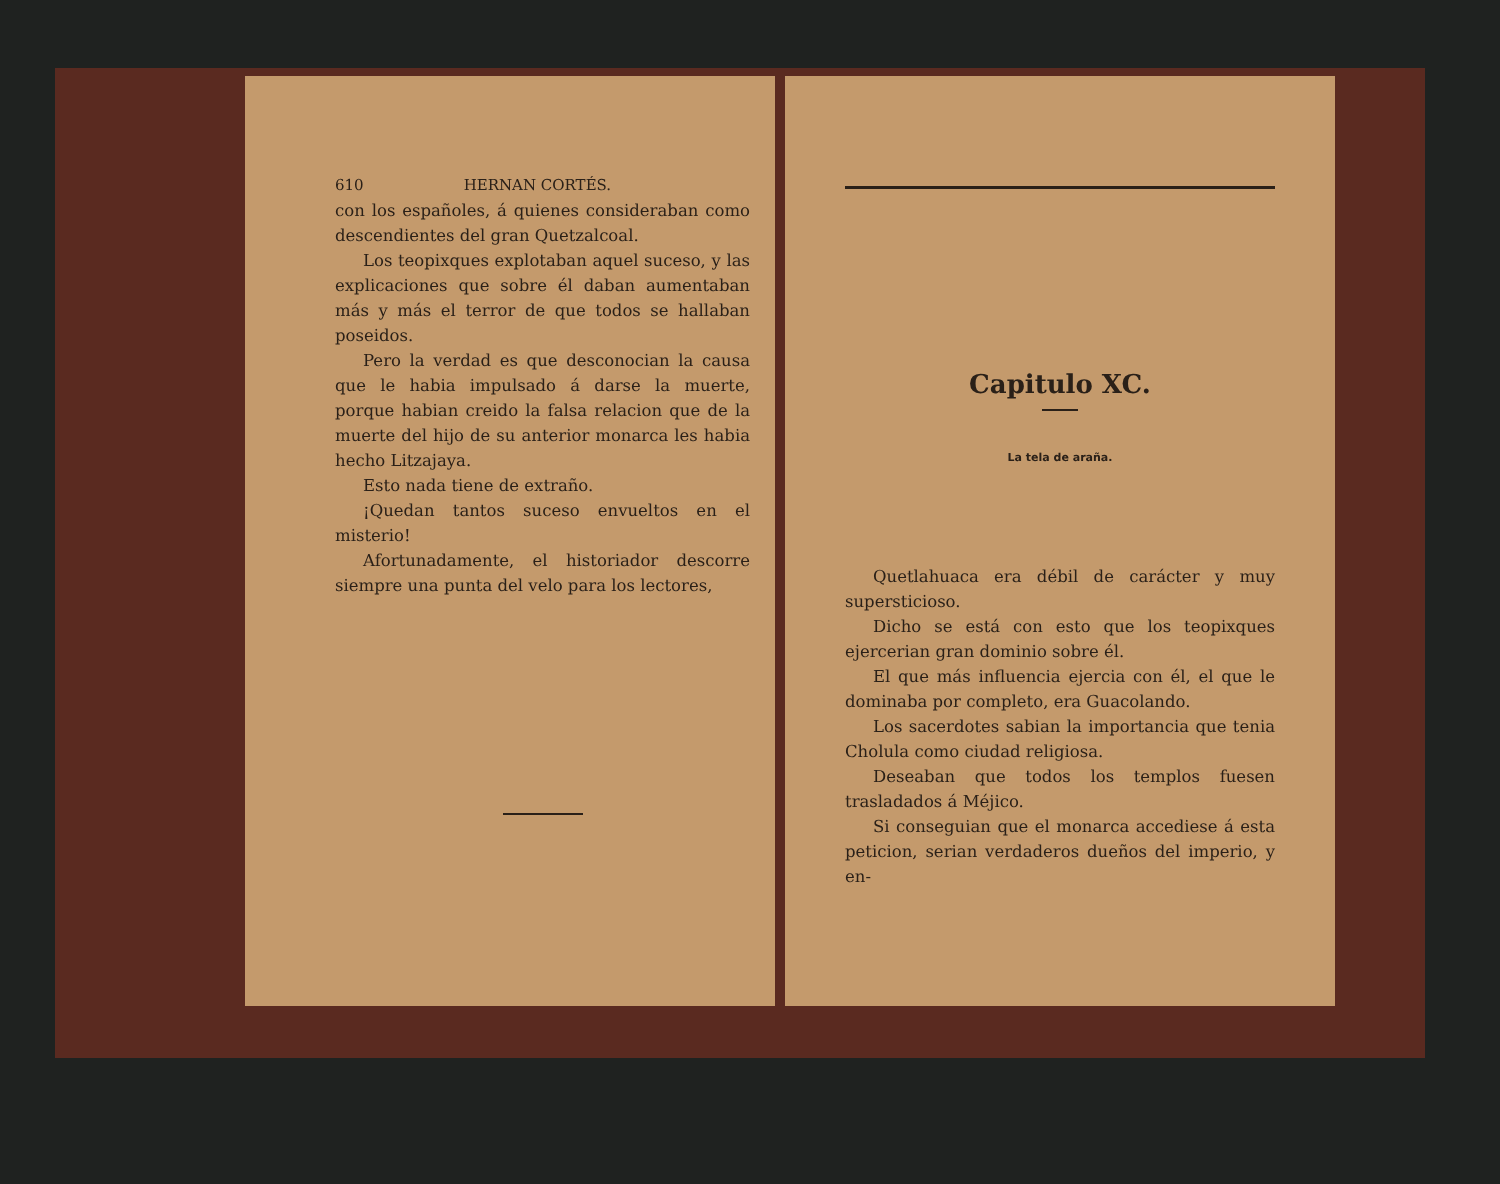610 HERNAN CORTÉS.
con los españoles, á quienes consideraban como descendientes del gran Quetzalcoal.
Los teopixques explotaban aquel suceso, y las explicaciones que sobre él daban aumentaban más y más el terror de que todos se hallaban poseidos.
Pero la verdad es que desconocian la causa que le habia impulsado á darse la muerte, porque habian creido la falsa relacion que de la muerte del hijo de su anterior monarca les habia hecho Litzajaya.
Esto nada tiene de extraño.
¡Quedan tantos suceso envueltos en el misterio!
Afortunadamente, el historiador descorre siempre una punta del velo para los lectores,
Capitulo XC.
La tela de araña.
Quetlahuaca era débil de carácter y muy supersticioso.
Dicho se está con esto que los teopixques ejercerian gran dominio sobre él.
El que más influencia ejercia con él, el que le dominaba por completo, era Guacolando.
Los sacerdotes sabian la importancia que tenia Cholula como ciudad religiosa.
Deseaban que todos los templos fuesen trasladados á Méjico.
Si conseguian que el monarca accediese á esta peticion, serian verdaderos dueños del imperio, y en-